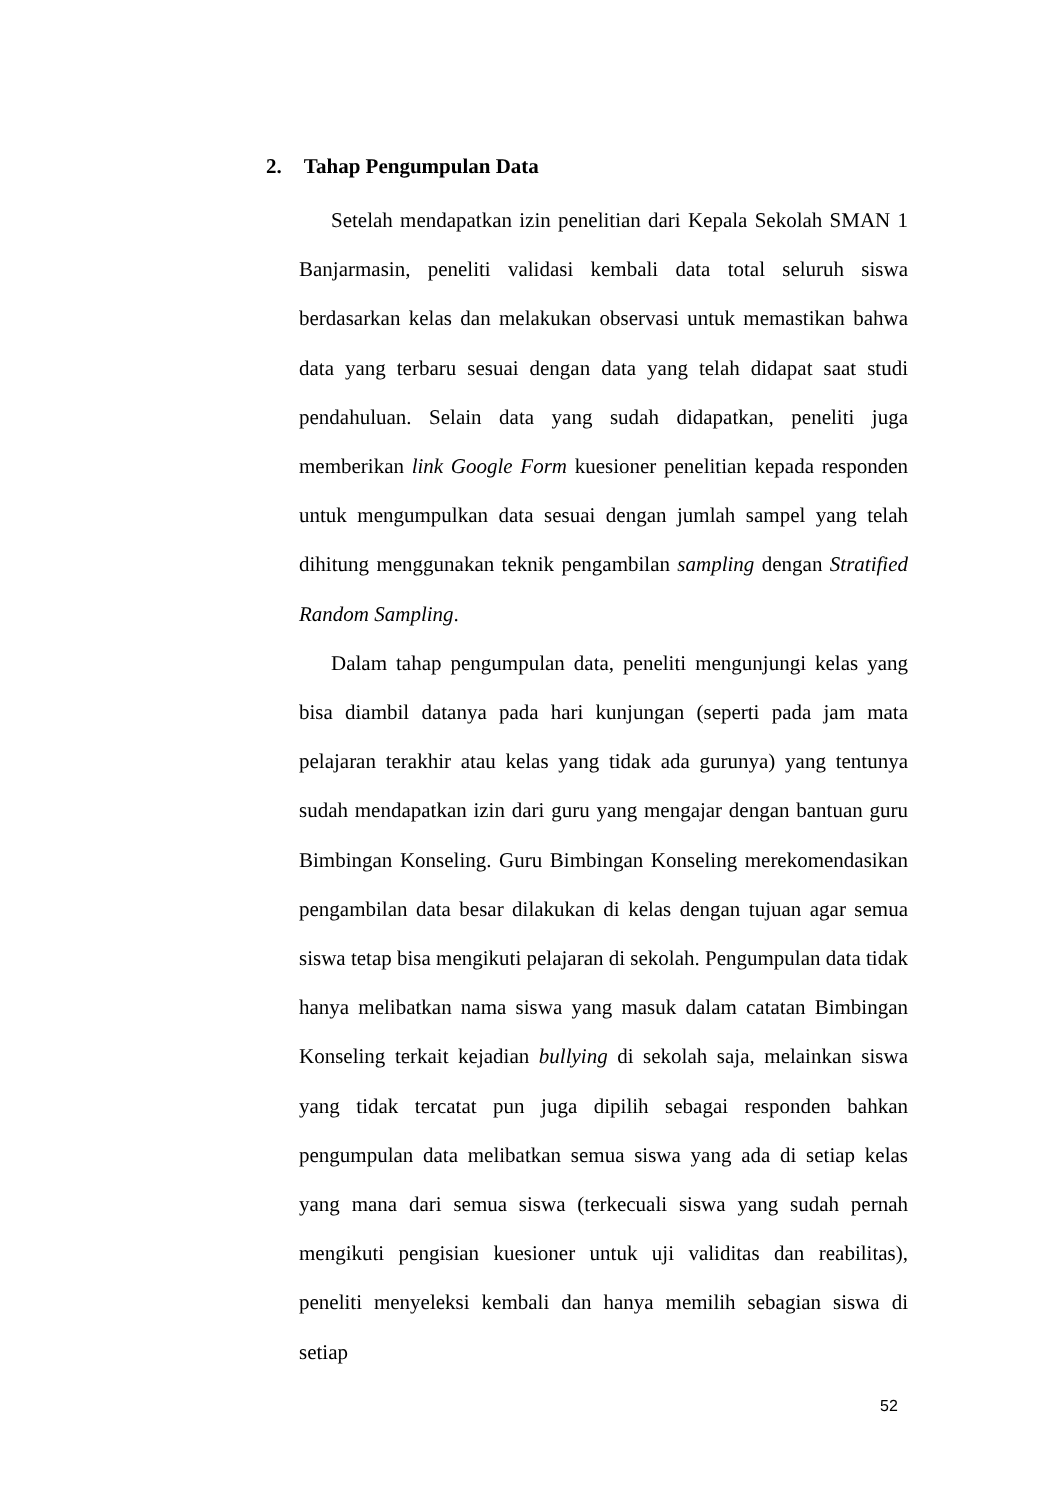2. Tahap Pengumpulan Data
Setelah mendapatkan izin penelitian dari Kepala Sekolah SMAN 1 Banjarmasin, peneliti validasi kembali data total seluruh siswa berdasarkan kelas dan melakukan observasi untuk memastikan bahwa data yang terbaru sesuai dengan data yang telah didapat saat studi pendahuluan. Selain data yang sudah didapatkan, peneliti juga memberikan link Google Form kuesioner penelitian kepada responden untuk mengumpulkan data sesuai dengan jumlah sampel yang telah dihitung menggunakan teknik pengambilan sampling dengan Stratified Random Sampling.
Dalam tahap pengumpulan data, peneliti mengunjungi kelas yang bisa diambil datanya pada hari kunjungan (seperti pada jam mata pelajaran terakhir atau kelas yang tidak ada gurunya) yang tentunya sudah mendapatkan izin dari guru yang mengajar dengan bantuan guru Bimbingan Konseling. Guru Bimbingan Konseling merekomendasikan pengambilan data besar dilakukan di kelas dengan tujuan agar semua siswa tetap bisa mengikuti pelajaran di sekolah. Pengumpulan data tidak hanya melibatkan nama siswa yang masuk dalam catatan Bimbingan Konseling terkait kejadian bullying di sekolah saja, melainkan siswa yang tidak tercatat pun juga dipilih sebagai responden bahkan pengumpulan data melibatkan semua siswa yang ada di setiap kelas yang mana dari semua siswa (terkecuali siswa yang sudah pernah mengikuti pengisian kuesioner untuk uji validitas dan reabilitas), peneliti menyeleksi kembali dan hanya memilih sebagian siswa di setiap
52